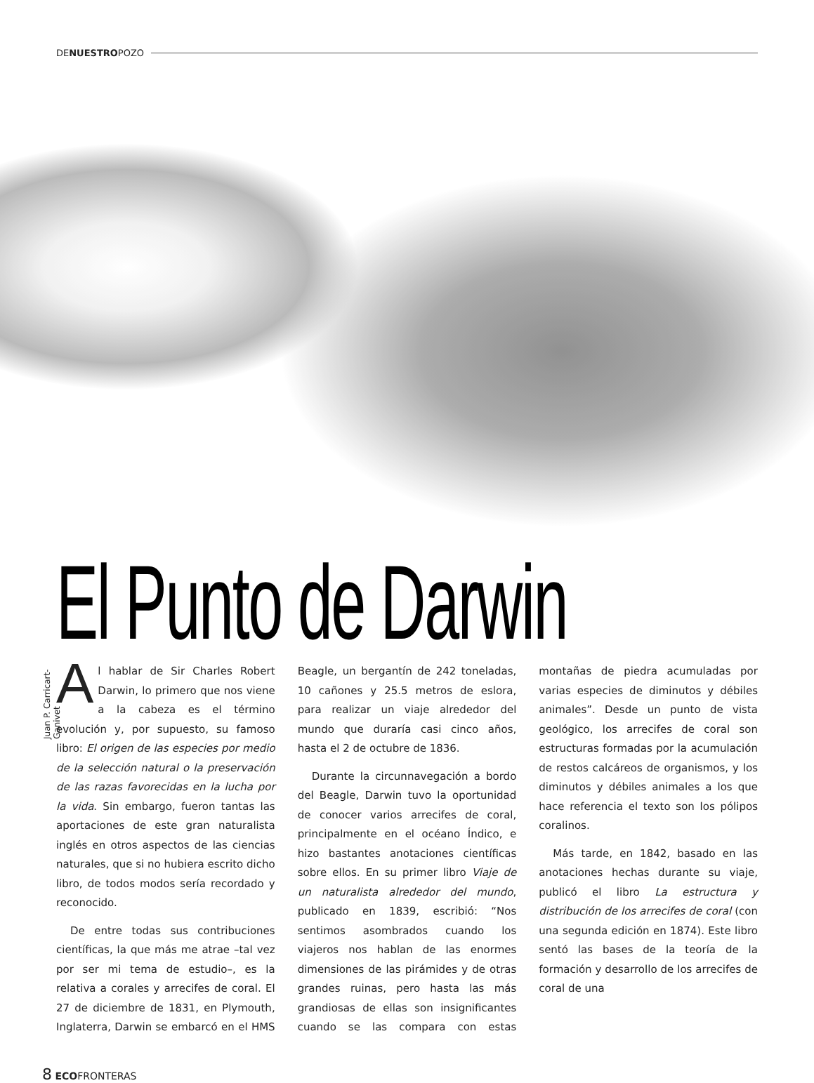DE NUESTRO POZO
El Punto de Darwin
Juan P. Carricart-Ganivet
Al hablar de Sir Charles Robert Darwin, lo primero que nos viene a la cabeza es el término evolución y, por supuesto, su famoso libro: El origen de las especies por medio de la selección natural o la preservación de las razas favorecidas en la lucha por la vida. Sin embargo, fueron tantas las aportaciones de este gran naturalista inglés en otros aspectos de las ciencias naturales, que si no hubiera escrito dicho libro, de todos modos sería recordado y reconocido.
De entre todas sus contribuciones científicas, la que más me atrae –tal vez por ser mi tema de estudio–, es la relativa a corales y arrecifes de coral. El 27 de diciembre de 1831, en Plymouth, Inglaterra, Darwin se embarcó en el HMS Beagle, un bergantín de 242 toneladas, 10 cañones y 25.5 metros de eslora, para realizar un viaje alrededor del mundo que duraría casi cinco años, hasta el 2 de octubre de 1836.
Durante la circunnavegación a bordo del Beagle, Darwin tuvo la oportunidad de conocer varios arrecifes de coral, principalmente en el océano Índico, e hizo bastantes anotaciones científicas sobre ellos. En su primer libro Viaje de un naturalista alrededor del mundo, publicado en 1839, escribió: “Nos sentimos asombrados cuando los viajeros nos hablan de las enormes dimensiones de las pirámides y de otras grandes ruinas, pero hasta las más grandiosas de ellas son insignificantes cuando se las compara con estas montañas de piedra acumuladas por varias especies de diminutos y débiles animales”. Desde un punto de vista geológico, los arrecifes de coral son estructuras formadas por la acumulación de restos calcáreos de organismos, y los diminutos y débiles animales a los que hace referencia el texto son los pólipos coralinos.
Más tarde, en 1842, basado en las anotaciones hechas durante su viaje, publicó el libro La estructura y distribución de los arrecifes de coral (con una segunda edición en 1874). Este libro sentó las bases de la teoría de la formación y desarrollo de los arrecifes de coral de una
8 ECOFRONTERAS